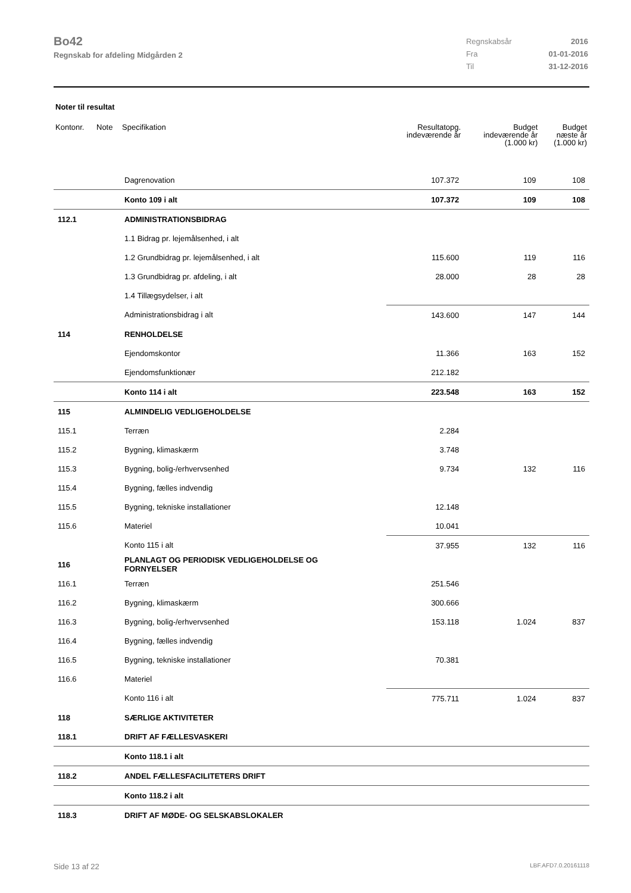Bo42
Regnskab for afdeling Midgården 2
| Regnskabsår | 2016 |
| Fra | 01-01-2016 |
| Til | 31-12-2016 |
Noter til resultat
| Kontonr. | Note | Specifikation | Resultatopg. indeværende år | Budget indeværende år (1.000 kr) | Budget næste år (1.000 kr) |
| --- | --- | --- | --- | --- | --- |
| | | Dagrenovation | 107.372 | 109 | 108 |
| | | Konto 109 i alt | 107.372 | 109 | 108 |
| 112.1 | | ADMINISTRATIONSBIDRAG | | | |
| | | 1.1 Bidrag pr. lejemålsenhed, i alt | | | |
| | | 1.2 Grundbidrag pr. lejemålsenhed, i alt | 115.600 | 119 | 116 |
| | | 1.3 Grundbidrag pr. afdeling, i alt | 28.000 | 28 | 28 |
| | | 1.4 Tillægsydelser, i alt | | | |
| | | Administrationsbidrag i alt | 143.600 | 147 | 144 |
| 114 | | RENHOLDELSE | | | |
| | | Ejendomskontor | 11.366 | 163 | 152 |
| | | Ejendomsfunktionær | 212.182 | | |
| | | Konto 114 i alt | 223.548 | 163 | 152 |
| 115 | | ALMINDELIG VEDLIGEHOLDELSE | | | |
| 115.1 | | Terræn | 2.284 | | |
| 115.2 | | Bygning, klimaskærm | 3.748 | | |
| 115.3 | | Bygning, bolig-/erhvervsenhed | 9.734 | 132 | 116 |
| 115.4 | | Bygning, fælles indvendig | | | |
| 115.5 | | Bygning, tekniske installationer | 12.148 | | |
| 115.6 | | Materiel | 10.041 | | |
| | | Konto 115 i alt | 37.955 | 132 | 116 |
| 116 | | PLANLAGT OG PERIODISK VEDLIGEHOLDELSE OG FORNYELSER | | | |
| 116.1 | | Terræn | 251.546 | | |
| 116.2 | | Bygning, klimaskærm | 300.666 | | |
| 116.3 | | Bygning, bolig-/erhvervsenhed | 153.118 | 1.024 | 837 |
| 116.4 | | Bygning, fælles indvendig | | | |
| 116.5 | | Bygning, tekniske installationer | 70.381 | | |
| 116.6 | | Materiel | | | |
| | | Konto 116 i alt | 775.711 | 1.024 | 837 |
| 118 | | SÆRLIGE AKTIVITETER | | | |
| 118.1 | | DRIFT AF FÆLLESVASKERI | | | |
| | | Konto 118.1 i alt | | | |
| 118.2 | | ANDEL FÆLLESFACILITETERS DRIFT | | | |
| | | Konto 118.2 i alt | | | |
| 118.3 | | DRIFT AF MØDE- OG SELSKABSLOKALER | | | |
Side 13 af 22 LBF.AFD7.0.20161118